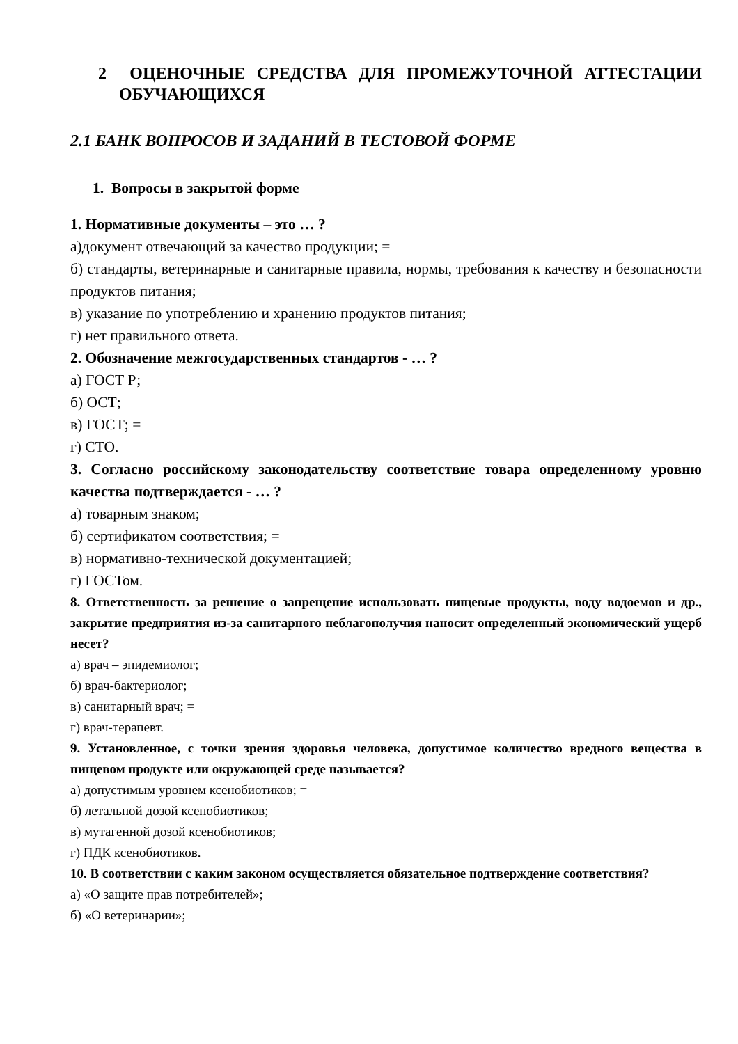2 ОЦЕНОЧНЫЕ СРЕДСТВА ДЛЯ ПРОМЕЖУТОЧНОЙ АТТЕСТАЦИИ ОБУЧАЮЩИХСЯ
2.1 БАНК ВОПРОСОВ И ЗАДАНИЙ В ТЕСТОВОЙ ФОРМЕ
1. Вопросы в закрытой форме
1. Нормативные документы – это … ?
а)документ отвечающий за качество продукции; =
б) стандарты, ветеринарные и санитарные правила, нормы, требования к качеству и безопасности продуктов питания;
в) указание по употреблению и хранению продуктов питания;
г) нет правильного ответа.
2. Обозначение межгосударственных стандартов - … ?
а) ГОСТ Р;
б) ОСТ;
в) ГОСТ; =
г) СТО.
3. Согласно российскому законодательству соответствие товара определенному уровню качества подтверждается - … ?
а) товарным знаком;
б) сертификатом соответствия; =
в) нормативно-технической документацией;
г) ГОСТом.
8. Ответственность за решение о запрещение использовать пищевые продукты, воду водоемов и др., закрытие предприятия из-за санитарного неблагополучия наносит определенный экономический ущерб несет?
а) врач – эпидемиолог;
б) врач-бактериолог;
в) санитарный врач; =
г) врач-терапевт.
9. Установленное, с точки зрения здоровья человека, допустимое количество вредного вещества в пищевом продукте или окружающей среде называется?
а) допустимым уровнем ксенобиотиков; =
б) летальной дозой ксенобиотиков;
в) мутагенной дозой ксенобиотиков;
г) ПДК ксенобиотиков.
10. В соответствии с каким законом осуществляется обязательное подтверждение соответствия?
а) «О защите прав потребителей»;
б) «О ветеринарии»;